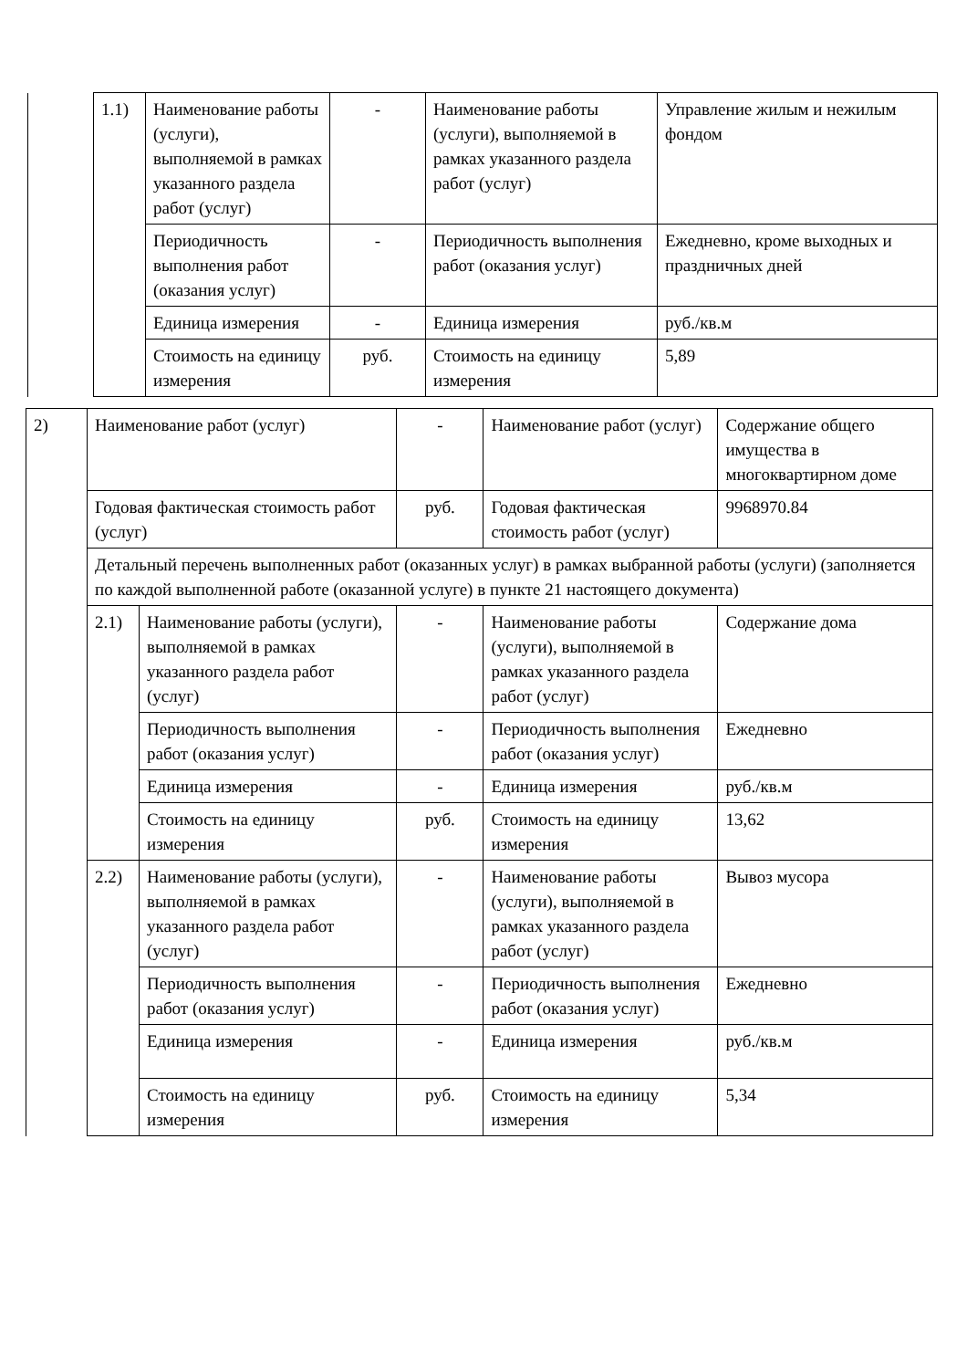| | 1.1) | Наименование работы (услуги), выполняемой в рамках указанного раздела работ (услуг) | - | Наименование работы (услуги), выполняемой в рамках указанного раздела работ (услуг) | Управление жилым и нежилым фондом |
| | | Периодичность выполнения работ (оказания услуг) | - | Периодичность выполнения работ (оказания услуг) | Ежедневно, кроме выходных и праздничных дней |
| | | Единица измерения | - | Единица измерения | руб./кв.м |
| | | Стоимость на единицу измерения | руб. | Стоимость на единицу измерения | 5,89 |
| 2) | Наименование работ (услуг) | | - | Наименование работ (услуг) | Содержание общего имущества в многоквартирном доме |
| | Годовая фактическая стоимость работ (услуг) | | руб. | Годовая фактическая стоимость работ (услуг) | 9968970.84 |
| | Детальный перечень выполненных работ (оказанных услуг) в рамках выбранной работы (услуги) (заполняется по каждой выполненной работе (оказанной услуге) в пункте 21 настоящего документа) | | | | |
| | 2.1) | Наименование работы (услуги), выполняемой в рамках указанного раздела работ (услуг) | - | Наименование работы (услуги), выполняемой в рамках указанного раздела работ (услуг) | Содержание дома |
| | | Периодичность выполнения работ (оказания услуг) | - | Периодичность выполнения работ (оказания услуг) | Ежедневно |
| | | Единица измерения | - | Единица измерения | руб./кв.м |
| | | Стоимость на единицу измерения | руб. | Стоимость на единицу измерения | 13,62 |
| | 2.2) | Наименование работы (услуги), выполняемой в рамках указанного раздела работ (услуг) | - | Наименование работы (услуги), выполняемой в рамках указанного раздела работ (услуг) | Вывоз мусора |
| | | Периодичность выполнения работ (оказания услуг) | - | Периодичность выполнения работ (оказания услуг) | Ежедневно |
| | | Единица измерения | - | Единица измерения | руб./кв.м |
| | | Стоимость на единицу измерения | руб. | Стоимость на единицу измерения | 5,34 |